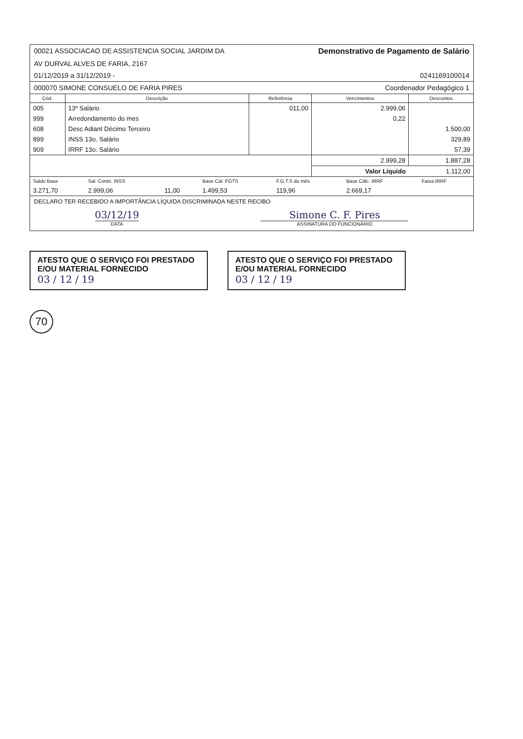00021 ASSOCIACAO DE ASSISTENCIA SOCIAL JARDIM DA Demonstrativo de Pagamento de Salário
AV DURVAL ALVES DE FARIA, 2167
01/12/2019 a 31/12/2019 - 0241169100014
000070 SIMONE CONSUELO DE FARIA PIRES Coordenador Pedagógico 1
| Cód. | Descrição | Referência | Vencimentos | Descontos |
| --- | --- | --- | --- | --- |
| 005 | 13º Salário | 011,00 | 2.999,06 | |
| 999 | Arredondamento do mes | | 0,22 | |
| 608 | Desc Adiant Décimo Terceiro | | | 1.500,00 |
| 899 | INSS 13o. Salário | | | 329,89 |
| 909 | IRRF 13o. Salário | | | 57,39 |
| | | | 2.999,28 | 1.887,28 |
| | | | Valor Líquido | 1.112,00 |
| Saldo Base | Sal. Contri. INSS | | Base Cál. FGTS | F.G.T.S do mês | Base Cálc. IRRF | Faixa IRRF |
| 3.271,70 | 2.999,06 | 11,00 | 1.499,53 | 119,96 | 2.669,17 | |
DECLARO TER RECEBIDO A IMPORTÂNCIA LÍQUIDA DISCRIMINADA NESTE RECIBO
03/12/19
DATA
Simone C. F. Pires
ASSINATURA DO FUNCIONÁRIO
ATESTO QUE O SERVIÇO FOI PRESTADO
E/OU MATERIAL FORNECIDO
03 / 12 / 19
ATESTO QUE O SERVIÇO FOI PRESTADO
E/OU MATERIAL FORNECIDO
03 / 12 / 19
70